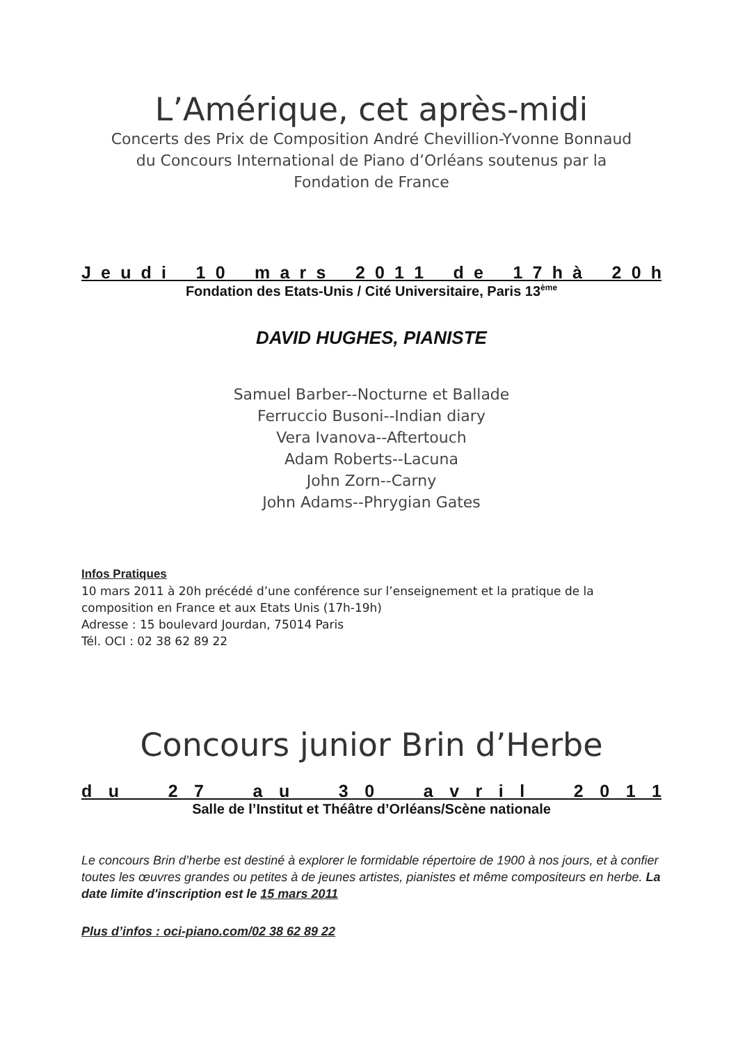L’Amérique, cet après-midi
Concerts des Prix de Composition André Chevillion-Yvonne Bonnaud
du Concours International de Piano d’Orléans soutenus par la
Fondation de France
J e u d i 1 0 m a r s 2 0 1 1 d e 1 7 h à 2 0 h
Fondation des Etats-Unis / Cité Universitaire, Paris 13<sup>ème</sup>
DAVID HUGHES, PIANISTE
Samuel Barber--Nocturne et Ballade
Ferruccio Busoni--Indian diary
Vera Ivanova--Aftertouch
Adam Roberts--Lacuna
John Zorn--Carny
John Adams--Phrygian Gates
Infos Pratiques
10 mars 2011 à 20h précédé d’une conférence sur l’enseignement et la pratique de la composition en France et aux Etats Unis (17h-19h)
Adresse : 15 boulevard Jourdan, 75014 Paris
Tél. OCI : 02 38 62 89 22
Concours junior Brin d’Herbe
d u 2 7 a u 3 0 a v r i l 2 0 1 1
Salle de l’Institut et Théâtre d’Orléans/Scène nationale
Le concours Brin d’herbe est destiné à explorer le formidable répertoire de 1900 à nos jours, et à confier toutes les œuvres grandes ou petites à de jeunes artistes, pianistes et même compositeurs en herbe. La date limite d'inscription est le 15 mars 2011
Plus d’infos : oci-piano.com/02 38 62 89 22